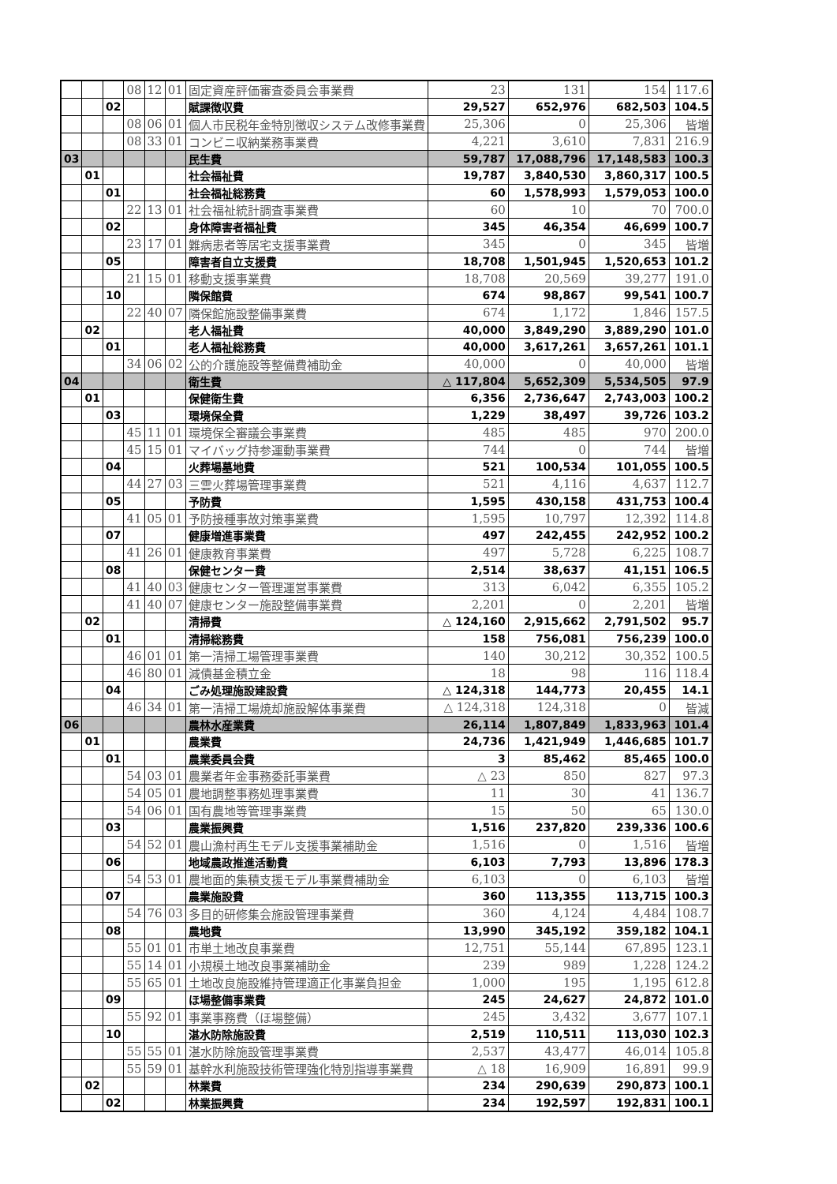| | | | 08 | 12 | 01 | 固定資産評価審査委員会事業費 | 23 | 131 | 154 | 117.6 |
| | | 02 | | | | 賦課徴収費 | 29,527 | 652,976 | 682,503 | 104.5 |
| | | | 08 | 06 | 01 | 個人市民税年金特別徴収システム改修事業費 | 25,306 | 0 | 25,306 | 皆増 |
| | | | 08 | 33 | 01 | コンビニ収納業務事業費 | 4,221 | 3,610 | 7,831 | 216.9 |
| 03 | | | | | | 民生費 | 59,787 | 17,088,796 | 17,148,583 | 100.3 |
| | 01 | | | | | 社会福祉費 | 19,787 | 3,840,530 | 3,860,317 | 100.5 |
| | | 01 | | | | 社会福祉総務費 | 60 | 1,578,993 | 1,579,053 | 100.0 |
| | | | 22 | 13 | 01 | 社会福祉統計調査事業費 | 60 | 10 | 70 | 700.0 |
| | | 02 | | | | 身体障害者福祉費 | 345 | 46,354 | 46,699 | 100.7 |
| | | | 23 | 17 | 01 | 難病患者等居宅支援事業費 | 345 | 0 | 345 | 皆増 |
| | | 05 | | | | 障害者自立支援費 | 18,708 | 1,501,945 | 1,520,653 | 101.2 |
| | | | 21 | 15 | 01 | 移動支援事業費 | 18,708 | 20,569 | 39,277 | 191.0 |
| | | 10 | | | | 隣保館費 | 674 | 98,867 | 99,541 | 100.7 |
| | | | 22 | 40 | 07 | 隣保館施設整備事業費 | 674 | 1,172 | 1,846 | 157.5 |
| | 02 | | | | | 老人福祉費 | 40,000 | 3,849,290 | 3,889,290 | 101.0 |
| | | 01 | | | | 老人福祉総務費 | 40,000 | 3,617,261 | 3,657,261 | 101.1 |
| | | | 34 | 06 | 02 | 公的介護施設等整備費補助金 | 40,000 | 0 | 40,000 | 皆増 |
| 04 | | | | | | 衛生費 | △ 117,804 | 5,652,309 | 5,534,505 | 97.9 |
| | 01 | | | | | 保健衛生費 | 6,356 | 2,736,647 | 2,743,003 | 100.2 |
| | | 03 | | | | 環境保全費 | 1,229 | 38,497 | 39,726 | 103.2 |
| | | | 45 | 11 | 01 | 環境保全審議会事業費 | 485 | 485 | 970 | 200.0 |
| | | | 45 | 15 | 01 | マイバッグ持参運動事業費 | 744 | 0 | 744 | 皆増 |
| | | 04 | | | | 火葬場墓地費 | 521 | 100,534 | 101,055 | 100.5 |
| | | | 44 | 27 | 03 | 三雲火葬場管理事業費 | 521 | 4,116 | 4,637 | 112.7 |
| | | 05 | | | | 予防費 | 1,595 | 430,158 | 431,753 | 100.4 |
| | | | 41 | 05 | 01 | 予防接種事故対策事業費 | 1,595 | 10,797 | 12,392 | 114.8 |
| | | 07 | | | | 健康増進事業費 | 497 | 242,455 | 242,952 | 100.2 |
| | | | 41 | 26 | 01 | 健康教育事業費 | 497 | 5,728 | 6,225 | 108.7 |
| | | 08 | | | | 保健センター費 | 2,514 | 38,637 | 41,151 | 106.5 |
| | | | 41 | 40 | 03 | 健康センター管理運営事業費 | 313 | 6,042 | 6,355 | 105.2 |
| | | | 41 | 40 | 07 | 健康センター施設整備事業費 | 2,201 | 0 | 2,201 | 皆増 |
| | 02 | | | | | 清掃費 | △ 124,160 | 2,915,662 | 2,791,502 | 95.7 |
| | | 01 | | | | 清掃総務費 | 158 | 756,081 | 756,239 | 100.0 |
| | | | 46 | 01 | 01 | 第一清掃工場管理事業費 | 140 | 30,212 | 30,352 | 100.5 |
| | | | 46 | 80 | 01 | 減債基金積立金 | 18 | 98 | 116 | 118.4 |
| | | 04 | | | | ごみ処理施設建設費 | △ 124,318 | 144,773 | 20,455 | 14.1 |
| | | | 46 | 34 | 01 | 第一清掃工場焼却施設解体事業費 | △ 124,318 | 124,318 | 0 | 皆減 |
| 06 | | | | | | 農林水産業費 | 26,114 | 1,807,849 | 1,833,963 | 101.4 |
| | 01 | | | | | 農業費 | 24,736 | 1,421,949 | 1,446,685 | 101.7 |
| | | 01 | | | | 農業委員会費 | 3 | 85,462 | 85,465 | 100.0 |
| | | | 54 | 03 | 01 | 農業者年金事務委託事業費 | △ 23 | 850 | 827 | 97.3 |
| | | | 54 | 05 | 01 | 農地調整事務処理事業費 | 11 | 30 | 41 | 136.7 |
| | | | 54 | 06 | 01 | 国有農地等管理事業費 | 15 | 50 | 65 | 130.0 |
| | | 03 | | | | 農業振興費 | 1,516 | 237,820 | 239,336 | 100.6 |
| | | | 54 | 52 | 01 | 農山漁村再生モデル支援事業補助金 | 1,516 | 0 | 1,516 | 皆増 |
| | | 06 | | | | 地域農政推進活動費 | 6,103 | 7,793 | 13,896 | 178.3 |
| | | | 54 | 53 | 01 | 農地面的集積支援モデル事業費補助金 | 6,103 | 0 | 6,103 | 皆増 |
| | | 07 | | | | 農業施設費 | 360 | 113,355 | 113,715 | 100.3 |
| | | | 54 | 76 | 03 | 多目的研修集会施設管理事業費 | 360 | 4,124 | 4,484 | 108.7 |
| | | 08 | | | | 農地費 | 13,990 | 345,192 | 359,182 | 104.1 |
| | | | 55 | 01 | 01 | 市単土地改良事業費 | 12,751 | 55,144 | 67,895 | 123.1 |
| | | | 55 | 14 | 01 | 小規模土地改良事業補助金 | 239 | 989 | 1,228 | 124.2 |
| | | | 55 | 65 | 01 | 土地改良施設維持管理適正化事業負担金 | 1,000 | 195 | 1,195 | 612.8 |
| | | 09 | | | | ほ場整備事業費 | 245 | 24,627 | 24,872 | 101.0 |
| | | | 55 | 92 | 01 | 事業事務費（ほ場整備） | 245 | 3,432 | 3,677 | 107.1 |
| | | 10 | | | | 湛水防除施設費 | 2,519 | 110,511 | 113,030 | 102.3 |
| | | | 55 | 55 | 01 | 湛水防除施設管理事業費 | 2,537 | 43,477 | 46,014 | 105.8 |
| | | | 55 | 59 | 01 | 基幹水利施設技術管理強化特別指導事業費 | △ 18 | 16,909 | 16,891 | 99.9 |
| | 02 | | | | | 林業費 | 234 | 290,639 | 290,873 | 100.1 |
| | | 02 | | | | 林業振興費 | 234 | 192,597 | 192,831 | 100.1 |